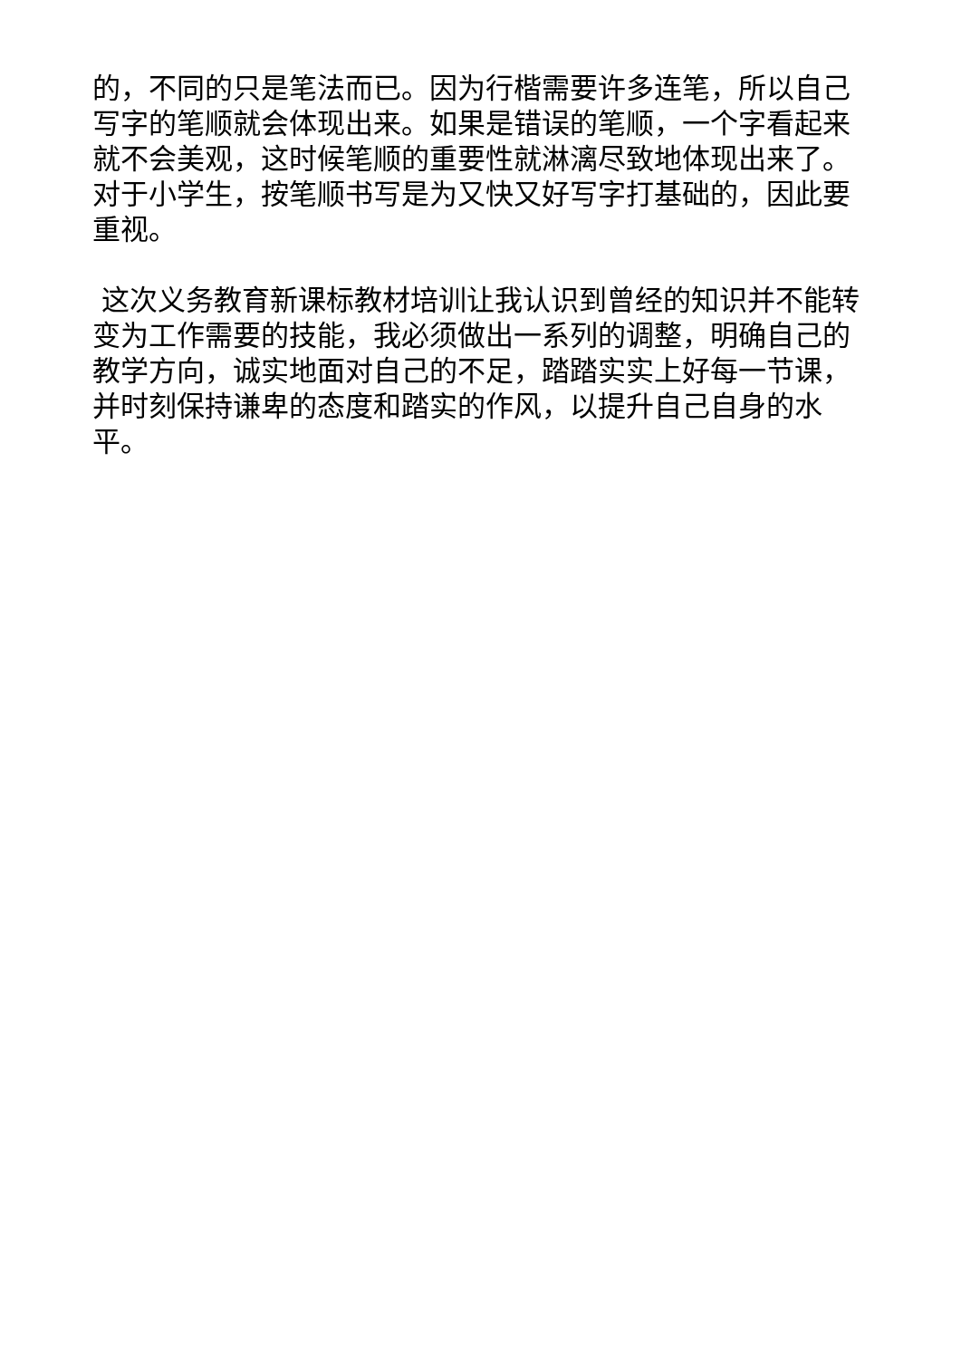的，不同的只是笔法而已。因为行楷需要许多连笔，所以自己写字的笔顺就会体现出来。如果是错误的笔顺，一个字看起来就不会美观，这时候笔顺的重要性就淋漓尽致地体现出来了。对于小学生，按笔顺书写是为又快又好写字打基础的，因此要重视。
这次义务教育新课标教材培训让我认识到曾经的知识并不能转变为工作需要的技能，我必须做出一系列的调整，明确自己的教学方向，诚实地面对自己的不足，踏踏实实上好每一节课，并时刻保持谦卑的态度和踏实的作风，以提升自己自身的水平。